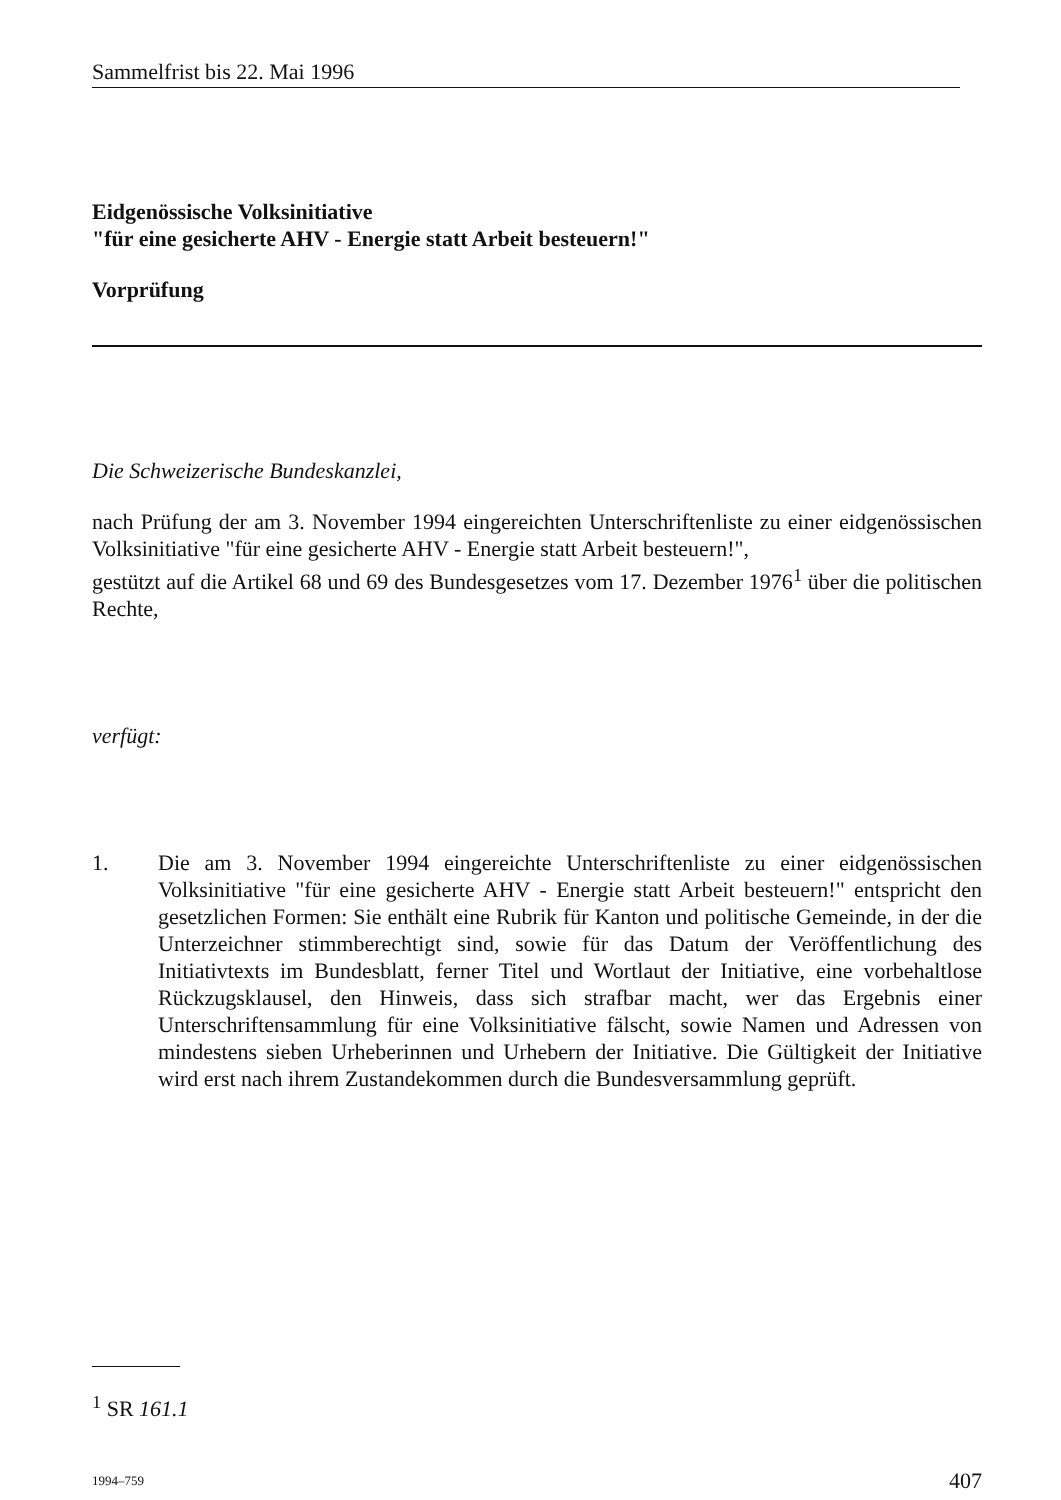Sammelfrist bis 22. Mai 1996
Eidgenössische Volksinitiative
"für eine gesicherte AHV - Energie statt Arbeit besteuern!"
Vorprüfung
Die Schweizerische Bundeskanzlei,
nach Prüfung der am 3. November 1994 eingereichten Unterschriftenliste zu einer eidgenössischen Volksinitiative "für eine gesicherte AHV - Energie statt Arbeit besteuern!",
gestützt auf die Artikel 68 und 69 des Bundesgesetzes vom 17. Dezember 1976<sup>1</sup> über die politischen Rechte,
verfügt:
1. Die am 3. November 1994 eingereichte Unterschriftenliste zu einer eidgenössischen Volksinitiative "für eine gesicherte AHV - Energie statt Arbeit besteuern!" entspricht den gesetzlichen Formen: Sie enthält eine Rubrik für Kanton und politische Gemeinde, in der die Unterzeichner stimmberechtigt sind, sowie für das Datum der Veröffentlichung des Initiativtexts im Bundesblatt, ferner Titel und Wortlaut der Initiative, eine vorbehaltlose Rückzugsklausel, den Hinweis, dass sich strafbar macht, wer das Ergebnis einer Unterschriftensammlung für eine Volksinitiative fälscht, sowie Namen und Adressen von mindestens sieben Urheberinnen und Urhebern der Initiative. Die Gültigkeit der Initiative wird erst nach ihrem Zustandekommen durch die Bundesversammlung geprüft.
<sup>1</sup> SR 161.1
1994–759 407